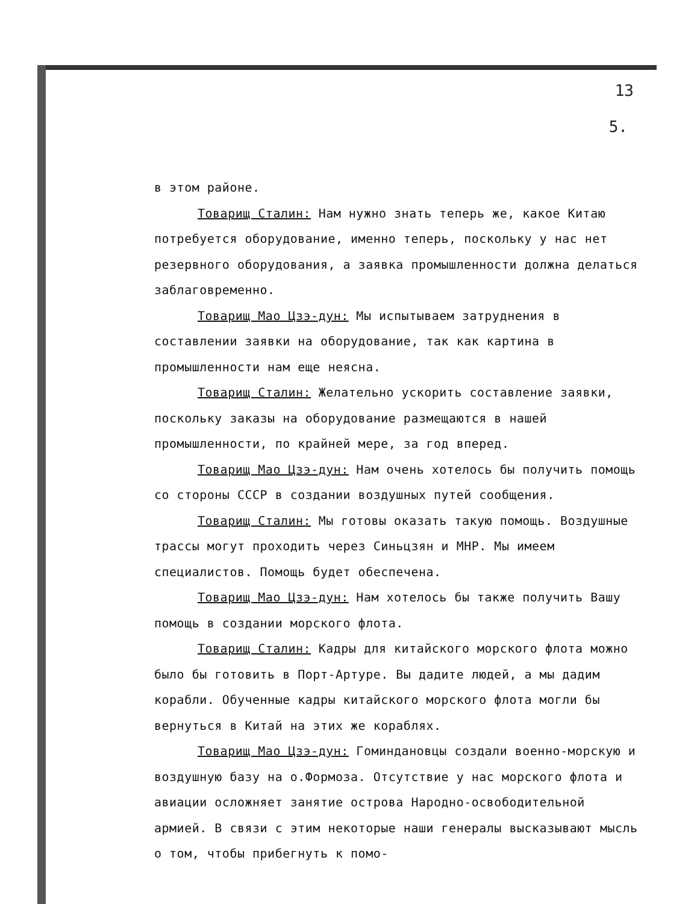13
5.
в этом районе.
Товарищ Сталин: Нам нужно знать теперь же, какое Китаю потребуется оборудование, именно теперь, поскольку у нас нет резервного оборудования, а заявка промышленности должна делаться заблаговременно.
Товарищ Мао Цзэ-дун: Мы испытываем затруднения в составлении заявки на оборудование, так как картина в промышленности нам еще неясна.
Товарищ Сталин: Желательно ускорить составление заявки, поскольку заказы на оборудование размещаются в нашей промышленности, по крайней мере, за год вперед.
Товарищ Мао Цзэ-дун: Нам очень хотелось бы получить помощь со стороны СССР в создании воздушных путей сообщения.
Товарищ Сталин: Мы готовы оказать такую помощь. Воздушные трассы могут проходить через Синьцзян и МНР. Мы имеем специалистов. Помощь будет обеспечена.
Товарищ Мао Цзэ-дун: Нам хотелось бы также получить Вашу помощь в создании морского флота.
Товарищ Сталин: Кадры для китайского морского флота можно было бы готовить в Порт-Артуре. Вы дадите людей, а мы дадим корабли. Обученные кадры китайского морского флота могли бы вернуться в Китай на этих же кораблях.
Товарищ Мао Цзэ-дун: Гоминдановцы создали военно-морскую и воздушную базу на о.Формоза. Отсутствие у нас морского флота и авиации осложняет занятие острова Народно-освободительной армией. В связи с этим некоторые наши генералы высказывают мысль о том, чтобы прибегнуть к помо-